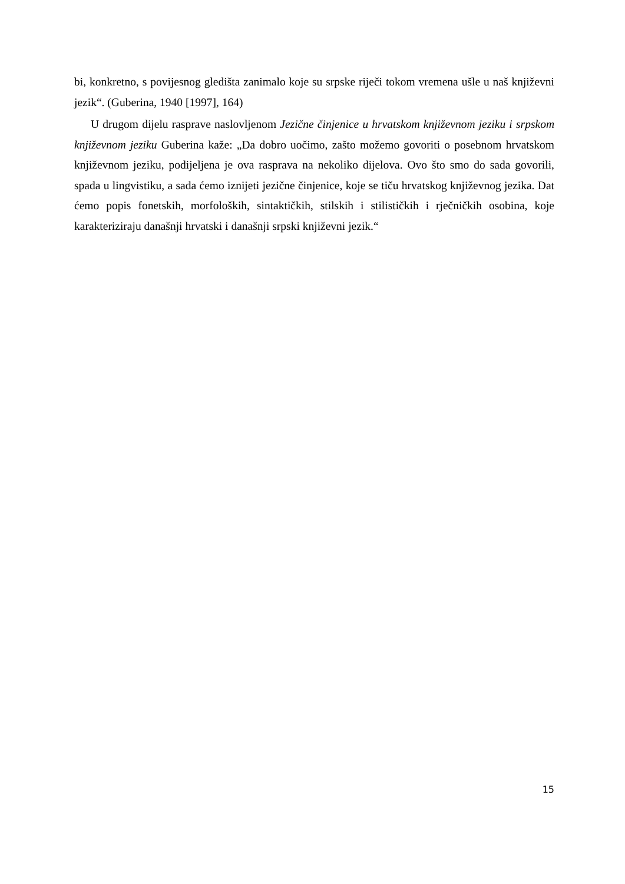bi, konkretno, s povijesnog gledišta zanimalo koje su srpske riječi tokom vremena ušle u naš književni jezik“. (Guberina, 1940 [1997], 164)
U drugom dijelu rasprave naslovljenom Jezične činjenice u hrvatskom književnom jeziku i srpskom književnom jeziku Guberina kaže: „Da dobro uočimo, zašto možemo govoriti o posebnom hrvatskom književnom jeziku, podijeljena je ova rasprava na nekoliko dijelova. Ovo što smo do sada govorili, spada u lingvistiku, a sada ćemo iznijeti jezične činjenice, koje se tiču hrvatskog književnog jezika. Dat ćemo popis fonetskih, morfoloških, sintaktičkih, stilskih i stilističkih i rječničkih osobina, koje karakteriziraju današnji hrvatski i današnji srpski književni jezik.“
15